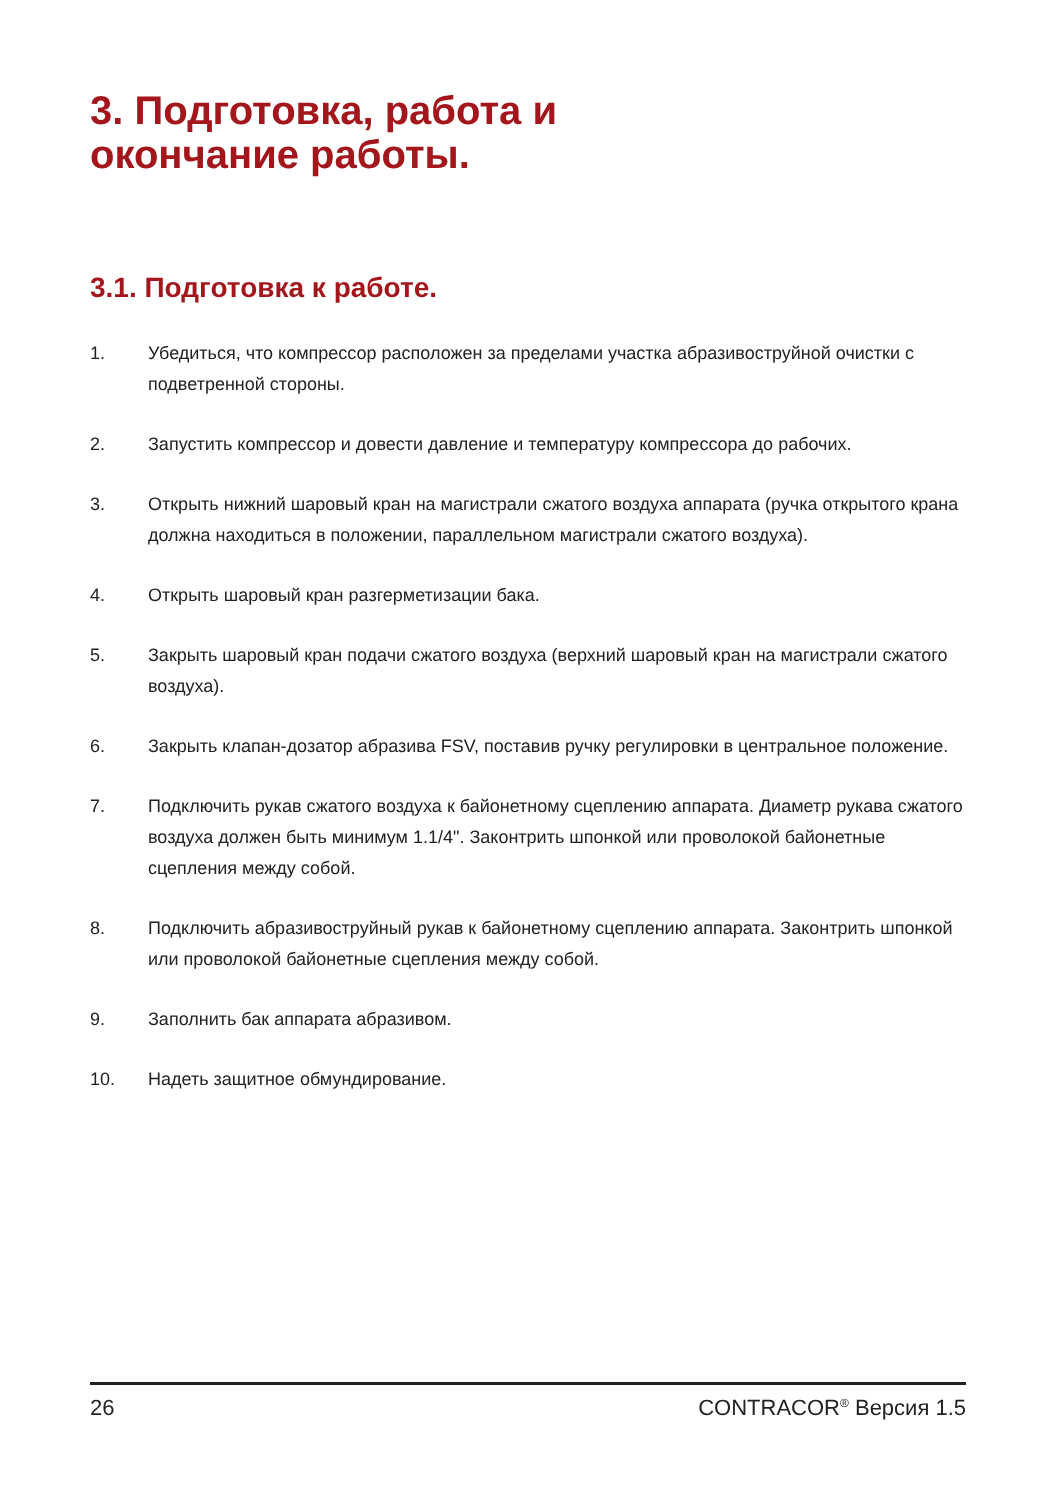3. Подготовка, работа и
окончание работы.
3.1. Подготовка к работе.
1. Убедиться, что компрессор расположен за пределами участка абразивоструйной очистки с подветренной стороны.
2. Запустить компрессор и довести давление и температуру компрессора до рабочих.
3. Открыть нижний шаровый кран на магистрали сжатого воздуха аппарата (ручка открытого крана должна находиться в положении, параллельном магистрали сжатого воздуха).
4. Открыть шаровый кран разгерметизации бака.
5. Закрыть шаровый кран подачи сжатого воздуха (верхний шаровый кран на магистрали сжатого воздуха).
6. Закрыть клапан-дозатор абразива FSV, поставив ручку регулировки в центральное положение.
7. Подключить рукав сжатого воздуха к байонетному сцеплению аппарата. Диаметр рукава сжатого воздуха должен быть минимум 1.1/4". Законтрить шпонкой или проволокой байонетные сцепления между собой.
8. Подключить абразивоструйный рукав к байонетному сцеплению аппарата. Законтрить шпонкой или проволокой байонетные сцепления между собой.
9. Заполнить бак аппарата абразивом.
10. Надеть защитное обмундирование.
26 CONTRACOR<sup>®</sup> Версия 1.5